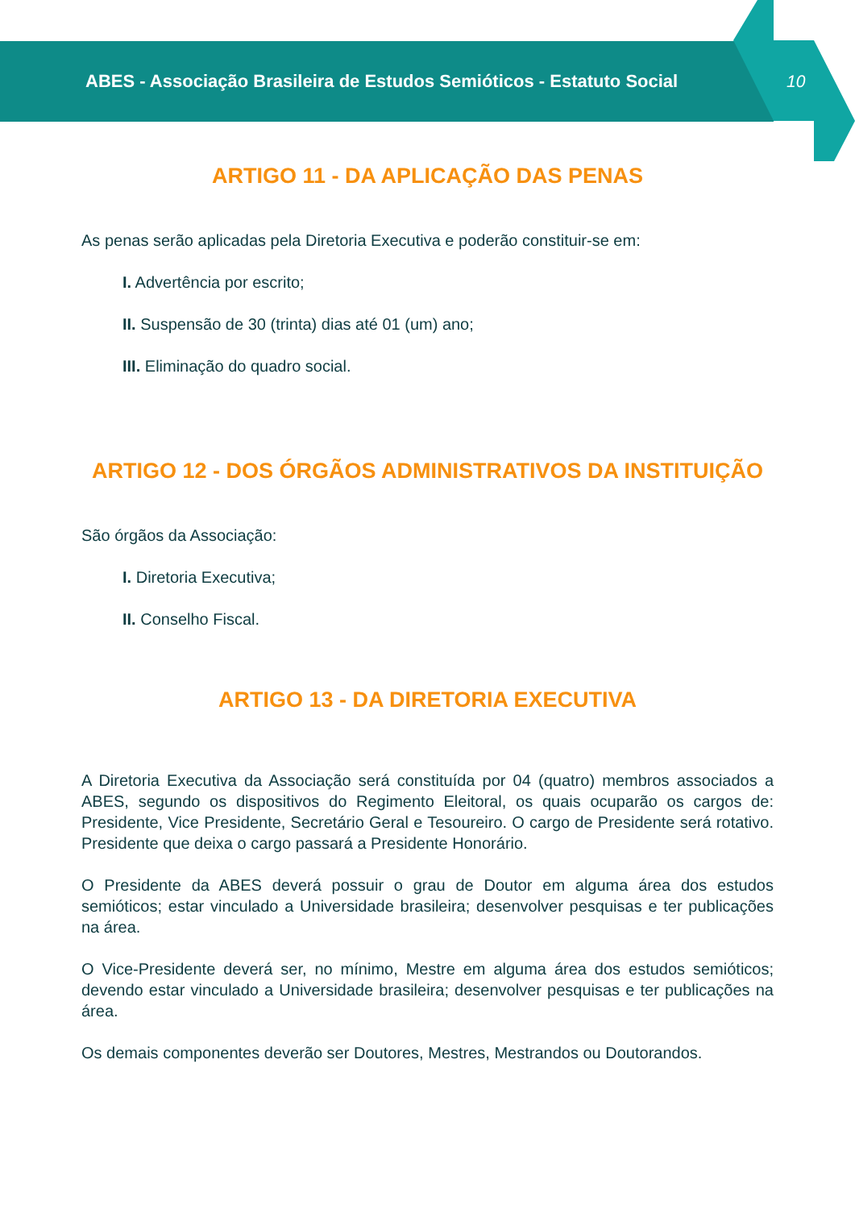ABES - Associação Brasileira de Estudos Semióticos - Estatuto Social
10
ARTIGO 11 - DA APLICAÇÃO DAS PENAS
As penas serão aplicadas pela Diretoria Executiva e poderão constituir-se em:
I. Advertência por escrito;
II. Suspensão de 30 (trinta) dias até 01 (um) ano;
III. Eliminação do quadro social.
ARTIGO 12 - DOS ÓRGÃOS ADMINISTRATIVOS DA INSTITUIÇÃO
São órgãos da Associação:
I. Diretoria Executiva;
II. Conselho Fiscal.
ARTIGO 13 - DA DIRETORIA EXECUTIVA
A Diretoria Executiva da Associação será constituída por 04 (quatro) membros associados a ABES, segundo os dispositivos do Regimento Eleitoral, os quais ocuparão os cargos de: Presidente, Vice Presidente, Secretário Geral e Tesoureiro. O cargo de Presidente será rotativo. Presidente que deixa o cargo passará a Presidente Honorário.
O Presidente da ABES deverá possuir o grau de Doutor em alguma área dos estudos semióticos; estar vinculado a Universidade brasileira; desenvolver pesquisas e ter publicações na área.
O Vice-Presidente deverá ser, no mínimo, Mestre em alguma área dos estudos semióticos; devendo estar vinculado a Universidade brasileira; desenvolver pesquisas e ter publicações na área.
Os demais componentes deverão ser Doutores, Mestres, Mestrandos ou Doutorandos.